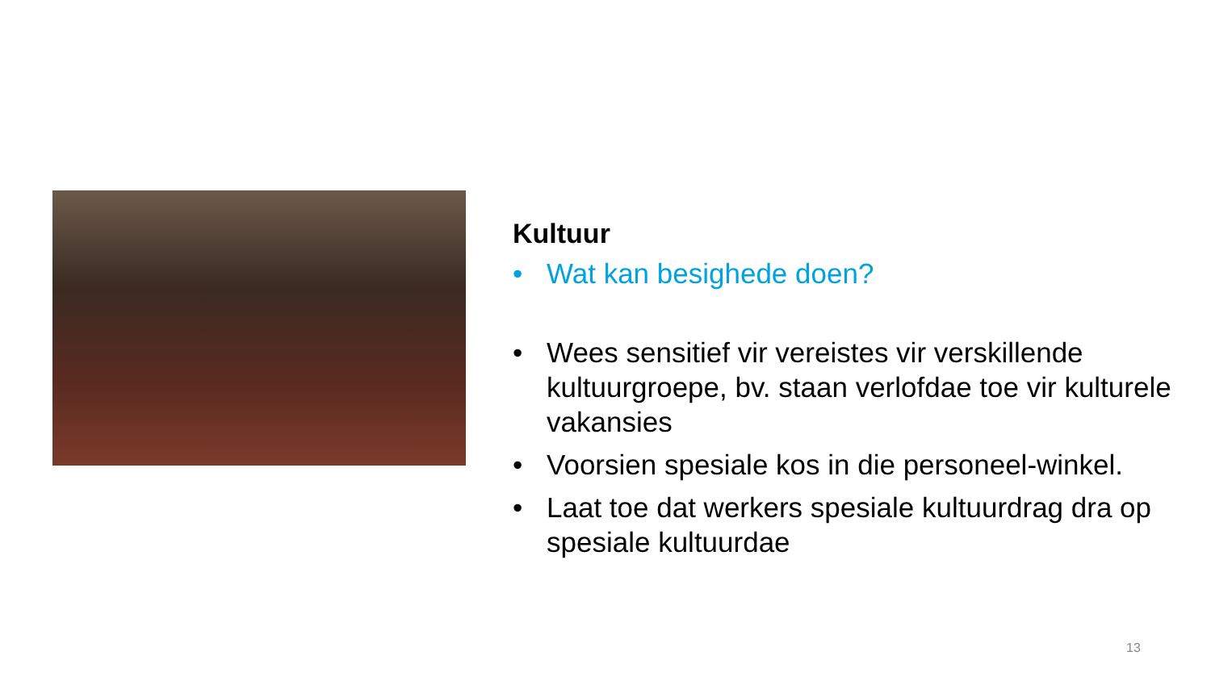Kultuur
• Wat kan besighede doen?
• Wees sensitief vir vereistes vir verskillende kultuurgroepe, bv. staan verlofdae toe vir kulturele vakansies
• Voorsien spesiale kos in die personeel-winkel.
• Laat toe dat werkers spesiale kultuurdrag dra op spesiale kultuurdae
13